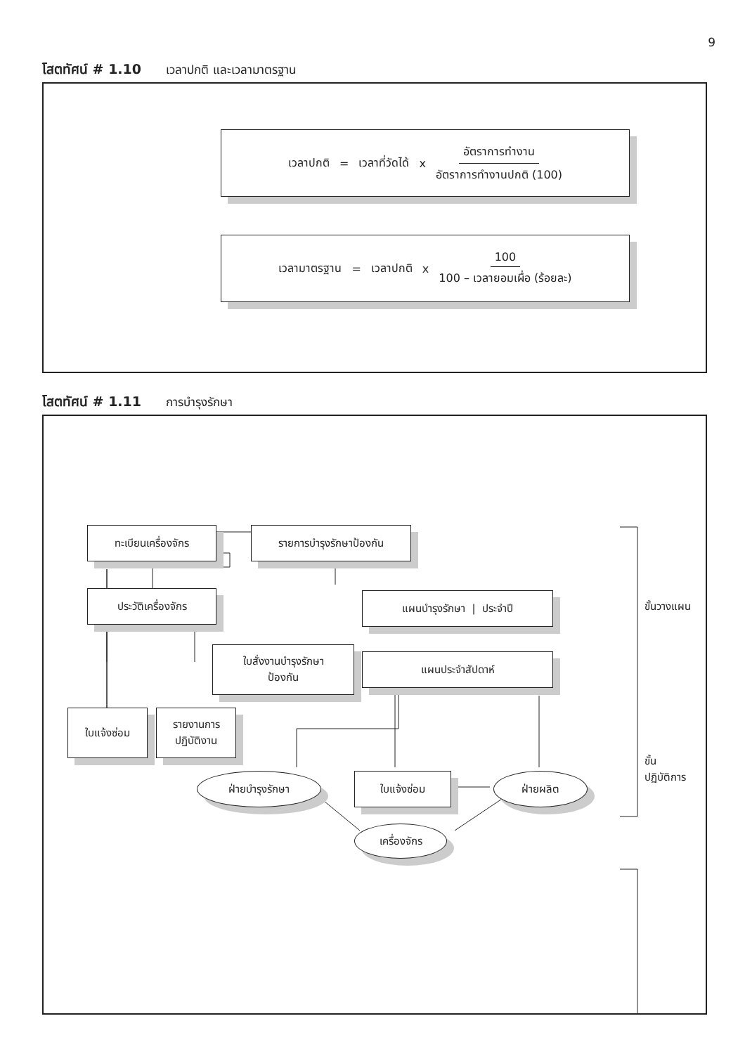9
โสตทัศน์ # 1.10 เวลาปกติ และเวลามาตรฐาน
เวลาปกติ = เวลาที่วัดได้ x อัตราการทำงาน อัตราการทำงานปกติ (100)
เวลามาตรฐาน = เวลาปกติ x 100 100 – เวลายอมเผื่อ (ร้อยละ)
โสตทัศน์ # 1.11 การบำรุงรักษา
ทะเบียนเครื่องจักร รายการบำรุงรักษาป้องกัน
ประวัติเครื่องจักร แผนบำรุงรักษา | ประจำปี
ใบสั่งงานบำรุงรักษา
ป้องกัน
แผนประจำสัปดาห์
ใบแจ้งซ่อม
รายงานการ
ปฏิบัติงาน
ฝ่ายบำรุงรักษา ใบแจ้งซ่อม ฝ่ายผลิต
เครื่องจักร
ขั้นวางแผน
ขั้น
ปฏิบัติการ